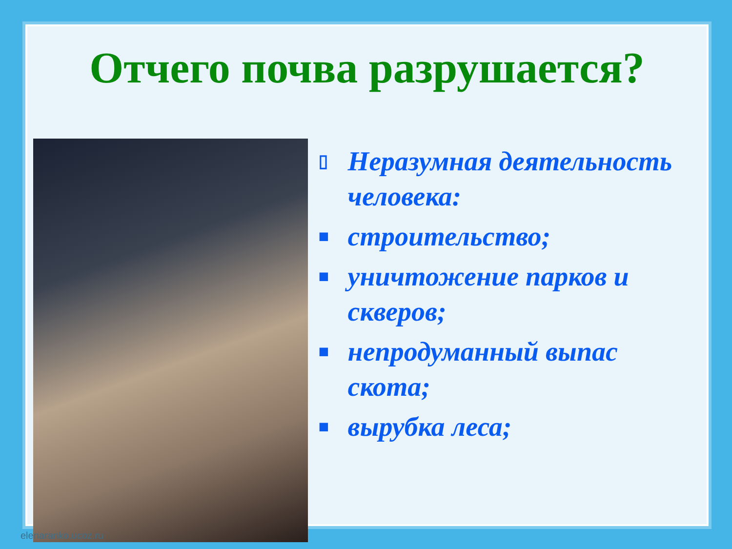Отчего почва разрушается?
▯ Неразумная деятельность человека:
■ строительство;
■ уничтожение парков и скверов;
■ непродуманный выпас скота;
■ вырубка леса;
elenaranko.ucoz.ru